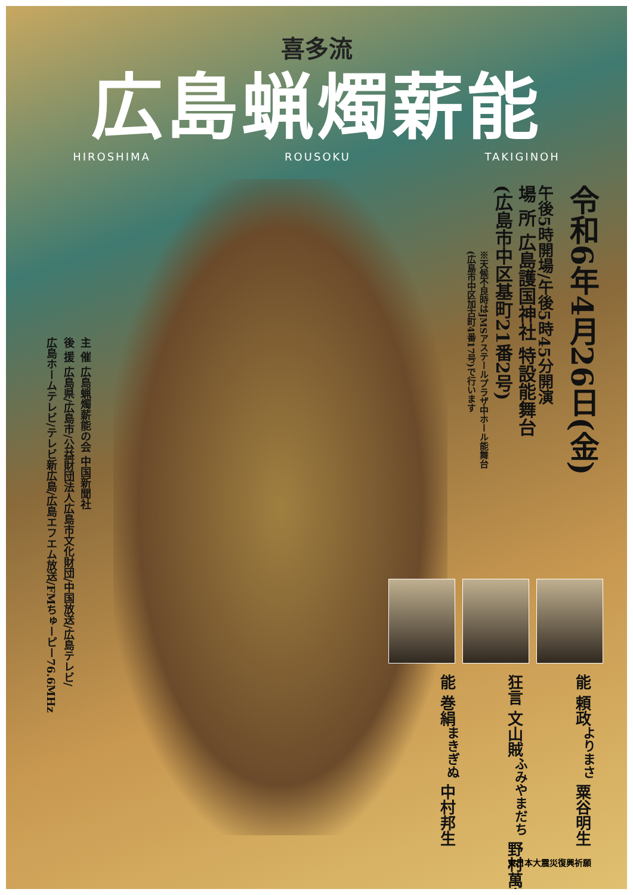喜多流
広島蝋燭薪能
HIROSHIMA ROUSOKU TAKIGINOH
令和6年4月26日(金)
午後5時開場/午後5時45分開演
場 所 広島護国神社 特設能舞台
(広島市中区基町21番2号)
※天候不良時はJMSアステールプラザ中ホール能舞台
(広島市中区加古町4番17号)で行います
主 催 広島蝋燭薪能の会 中国新聞社
後 援 広島県/広島市/公益財団法人広島市文化財団/中国放送/広島テレビ/
広島ホームテレビ/テレビ新広島/広島エフエム放送/FMちゅーピー76.6MHz
能 巻絹<sup>まきぎぬ</sup> 中村邦生
狂言 文山賊<sup>ふみやまだち</sup> 野村萬斎
能 頼政<sup>よりまさ</sup> 粟谷明生
東日本大震災復興祈願